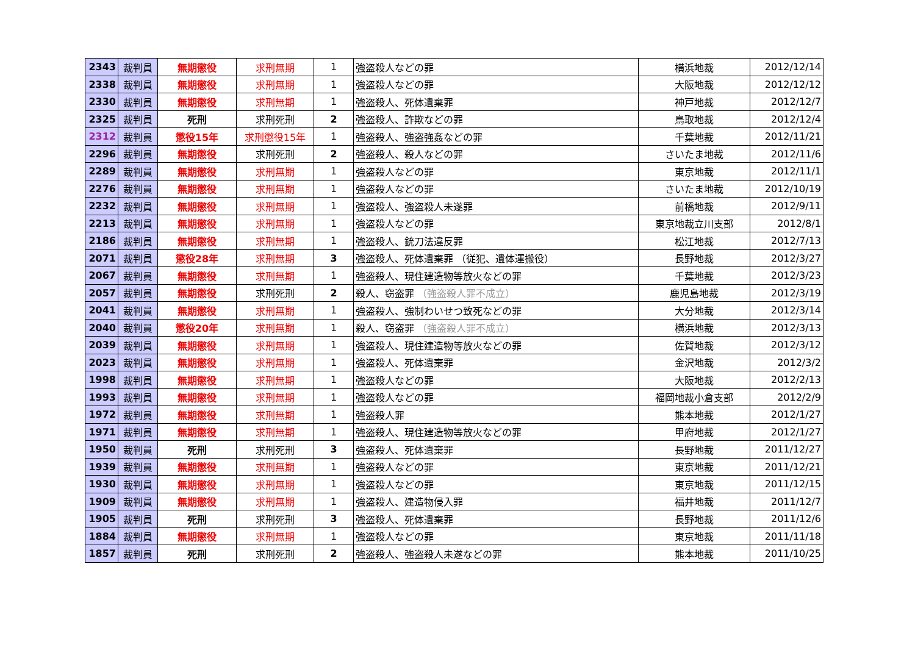| 2343 | 裁判員 | 無期懲役 | 求刑無期 | 1 | 強盗殺人などの罪 | 横浜地裁 | 2012/12/14 |
| 2338 | 裁判員 | 無期懲役 | 求刑無期 | 1 | 強盗殺人などの罪 | 大阪地裁 | 2012/12/12 |
| 2330 | 裁判員 | 無期懲役 | 求刑無期 | 1 | 強盗殺人、死体遺棄罪 | 神戸地裁 | 2012/12/7 |
| 2325 | 裁判員 | 死刑 | 求刑死刑 | 2 | 強盗殺人、詐欺などの罪 | 鳥取地裁 | 2012/12/4 |
| 2312 | 裁判員 | 懲役15年 | 求刑懲役15年 | 1 | 強盗殺人、強盗強姦などの罪 | 千葉地裁 | 2012/11/21 |
| 2296 | 裁判員 | 無期懲役 | 求刑死刑 | 2 | 強盗殺人、殺人などの罪 | さいたま地裁 | 2012/11/6 |
| 2289 | 裁判員 | 無期懲役 | 求刑無期 | 1 | 強盗殺人などの罪 | 東京地裁 | 2012/11/1 |
| 2276 | 裁判員 | 無期懲役 | 求刑無期 | 1 | 強盗殺人などの罪 | さいたま地裁 | 2012/10/19 |
| 2232 | 裁判員 | 無期懲役 | 求刑無期 | 1 | 強盗殺人、強盗殺人未遂罪 | 前橋地裁 | 2012/9/11 |
| 2213 | 裁判員 | 無期懲役 | 求刑無期 | 1 | 強盗殺人などの罪 | 東京地裁立川支部 | 2012/8/1 |
| 2186 | 裁判員 | 無期懲役 | 求刑無期 | 1 | 強盗殺人、銃刀法違反罪 | 松江地裁 | 2012/7/13 |
| 2071 | 裁判員 | 懲役28年 | 求刑無期 | 3 | 強盗殺人、死体遺棄罪 （従犯、遺体運搬役） | 長野地裁 | 2012/3/27 |
| 2067 | 裁判員 | 無期懲役 | 求刑無期 | 1 | 強盗殺人、現住建造物等放火などの罪 | 千葉地裁 | 2012/3/23 |
| 2057 | 裁判員 | 無期懲役 | 求刑死刑 | 2 | 殺人、窃盗罪 （強盗殺人罪不成立） | 鹿児島地裁 | 2012/3/19 |
| 2041 | 裁判員 | 無期懲役 | 求刑無期 | 1 | 強盗殺人、強制わいせつ致死などの罪 | 大分地裁 | 2012/3/14 |
| 2040 | 裁判員 | 懲役20年 | 求刑無期 | 1 | 殺人、窃盗罪 （強盗殺人罪不成立） | 横浜地裁 | 2012/3/13 |
| 2039 | 裁判員 | 無期懲役 | 求刑無期 | 1 | 強盗殺人、現住建造物等放火などの罪 | 佐賀地裁 | 2012/3/12 |
| 2023 | 裁判員 | 無期懲役 | 求刑無期 | 1 | 強盗殺人、死体遺棄罪 | 金沢地裁 | 2012/3/2 |
| 1998 | 裁判員 | 無期懲役 | 求刑無期 | 1 | 強盗殺人などの罪 | 大阪地裁 | 2012/2/13 |
| 1993 | 裁判員 | 無期懲役 | 求刑無期 | 1 | 強盗殺人などの罪 | 福岡地裁小倉支部 | 2012/2/9 |
| 1972 | 裁判員 | 無期懲役 | 求刑無期 | 1 | 強盗殺人罪 | 熊本地裁 | 2012/1/27 |
| 1971 | 裁判員 | 無期懲役 | 求刑無期 | 1 | 強盗殺人、現住建造物等放火などの罪 | 甲府地裁 | 2012/1/27 |
| 1950 | 裁判員 | 死刑 | 求刑死刑 | 3 | 強盗殺人、死体遺棄罪 | 長野地裁 | 2011/12/27 |
| 1939 | 裁判員 | 無期懲役 | 求刑無期 | 1 | 強盗殺人などの罪 | 東京地裁 | 2011/12/21 |
| 1930 | 裁判員 | 無期懲役 | 求刑無期 | 1 | 強盗殺人などの罪 | 東京地裁 | 2011/12/15 |
| 1909 | 裁判員 | 無期懲役 | 求刑無期 | 1 | 強盗殺人、建造物侵入罪 | 福井地裁 | 2011/12/7 |
| 1905 | 裁判員 | 死刑 | 求刑死刑 | 3 | 強盗殺人、死体遺棄罪 | 長野地裁 | 2011/12/6 |
| 1884 | 裁判員 | 無期懲役 | 求刑無期 | 1 | 強盗殺人などの罪 | 東京地裁 | 2011/11/18 |
| 1857 | 裁判員 | 死刑 | 求刑死刑 | 2 | 強盗殺人、強盗殺人未遂などの罪 | 熊本地裁 | 2011/10/25 |